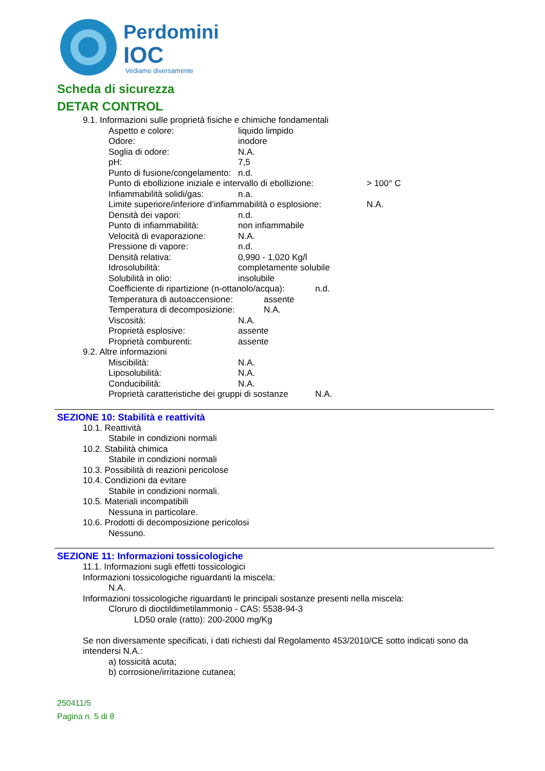Perdomini
IOC
Vediamo diversamente
Scheda di sicurezza
DETAR CONTROL
9.1. Informazioni sulle proprietà fisiche e chimiche fondamentali
Aspetto e colore: liquido limpido
Odore: inodore
Soglia di odore: N.A.
pH: 7,5
Punto di fusione/congelamento: n.d.
Punto di ebollizione iniziale e intervallo di ebollizione: > 100° C
Infiammabilità solidi/gas: n.a.
Limite superiore/inferiore d’infiammabilità o esplosione: N.A.
Densità dei vapori: n.d.
Punto di infiammabilità: non infiammabile
Velocità di evaporazione: N.A.
Pressione di vapore: n.d.
Densità relativa: 0,990 - 1,020 Kg/l
Idrosolubilità: completamente solubile
Solubilità in olio: insolubile
Coefficiente di ripartizione (n-ottanolo/acqua): n.d.
Temperatura di autoaccensione: assente
Temperatura di decomposizione: N.A.
Viscosità: N.A.
Proprietà esplosive: assente
Proprietà comburenti: assente
9.2. Altre informazioni
Miscibilità: N.A.
Liposolubilità: N.A.
Conducibilità: N.A.
Proprietà caratteristiche dei gruppi di sostanze N.A.
SEZIONE 10: Stabilità e reattività
10.1. Reattività
Stabile in condizioni normali
10.2. Stabilità chimica
Stabile in condizioni normali
10.3. Possibilità di reazioni pericolose
10.4. Condizioni da evitare
Stabile in condizioni normali.
10.5. Materiali incompatibili
Nessuna in particolare.
10.6. Prodotti di decomposizione pericolosi
Nessuno.
SEZIONE 11: Informazioni tossicologiche
11.1. Informazioni sugli effetti tossicologici
Informazioni tossicologiche riguardanti la miscela:
N.A.
Informazioni tossicologiche riguardanti le principali sostanze presenti nella miscela:
Cloruro di dioctildimetilammonio - CAS: 5538-94-3
LD50 orale (ratto): 200-2000 mg/Kg
Se non diversamente specificati, i dati richiesti dal Regolamento 453/2010/CE sotto indicati sono da intendersi N.A.:
a) tossicità acuta;
b) corrosione/irritazione cutanea;
250411/5
Pagina n. 5 di 8